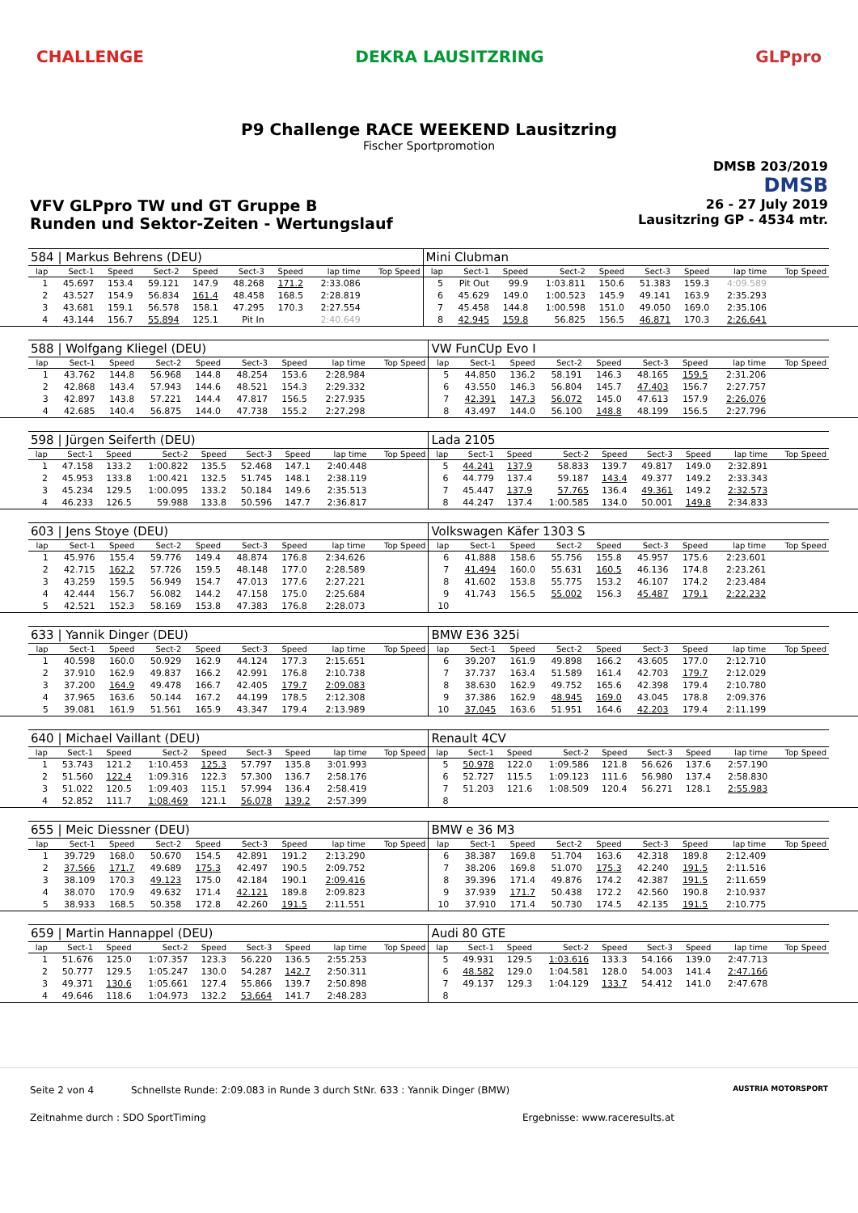CHALLENGE DEKRA LAUSITZRING GLPpro
P9 Challenge RACE WEEKEND Lausitzring
Fischer Sportpromotion
DMSB 203/2019
DMSB
VFV GLPpro TW und GT Gruppe B
Runden und Sektor-Zeiten - Wertungslauf
26 - 27 July 2019
Lausitzring GP - 4534 mtr.
| 584 / Markus Behrens (DEU) | | | | | | | | | Mini Clubman | | | | | | | | |
| lap | Sect-1 | Speed | Sect-2 | Speed | Sect-3 | Speed | lap time | Top Speed | lap | Sect-1 | Speed | Sect-2 | Speed | Sect-3 | Speed | lap time | Top Speed |
| 1 | 45.697 | 153.4 | 59.121 | 147.9 | 48.268 | 171.2 | 2:33.086 | | 5 | Pit Out | 99.9 | 1:03.811 | 150.6 | 51.383 | 159.3 | 4:09.589 | |
| 2 | 43.527 | 154.9 | 56.834 | 161.4 | 48.458 | 168.5 | 2:28.819 | | 6 | 45.629 | 149.0 | 1:00.523 | 145.9 | 49.141 | 163.9 | 2:35.293 | |
| 3 | 43.681 | 159.1 | 56.578 | 158.1 | 47.295 | 170.3 | 2:27.554 | | 7 | 45.458 | 144.8 | 1:00.598 | 151.0 | 49.050 | 169.0 | 2:35.106 | |
| 4 | 43.144 | 156.7 | 55.894 | 125.1 | Pit In | | 2:40.649 | | 8 | 42.945 | 159.8 | 56.825 | 156.5 | 46.871 | 170.3 | 2:26.641 | |
| 588 / Wolfgang Kliegel (DEU) | | | | | | | | | VW FunCUp Evo I | | | | | | | | |
| lap | Sect-1 | Speed | Sect-2 | Speed | Sect-3 | Speed | lap time | Top Speed | lap | Sect-1 | Speed | Sect-2 | Speed | Sect-3 | Speed | lap time | Top Speed |
| 1 | 43.762 | 144.8 | 56.968 | 144.8 | 48.254 | 153.6 | 2:28.984 | | 5 | 44.850 | 136.2 | 58.191 | 146.3 | 48.165 | 159.5 | 2:31.206 | |
| 2 | 42.868 | 143.4 | 57.943 | 144.6 | 48.521 | 154.3 | 2:29.332 | | 6 | 43.550 | 146.3 | 56.804 | 145.7 | 47.403 | 156.7 | 2:27.757 | |
| 3 | 42.897 | 143.8 | 57.221 | 144.4 | 47.817 | 156.5 | 2:27.935 | | 7 | 42.391 | 147.3 | 56.072 | 145.0 | 47.613 | 157.9 | 2:26.076 | |
| 4 | 42.685 | 140.4 | 56.875 | 144.0 | 47.738 | 155.2 | 2:27.298 | | 8 | 43.497 | 144.0 | 56.100 | 148.8 | 48.199 | 156.5 | 2:27.796 | |
| 598 / Jürgen Seiferth (DEU) | | | | | | | | | Lada 2105 | | | | | | | | |
| lap | Sect-1 | Speed | Sect-2 | Speed | Sect-3 | Speed | lap time | Top Speed | lap | Sect-1 | Speed | Sect-2 | Speed | Sect-3 | Speed | lap time | Top Speed |
| 1 | 47.158 | 133.2 | 1:00.822 | 135.5 | 52.468 | 147.1 | 2:40.448 | | 5 | 44.241 | 137.9 | 58.833 | 139.7 | 49.817 | 149.0 | 2:32.891 | |
| 2 | 45.953 | 133.8 | 1:00.421 | 132.5 | 51.745 | 148.1 | 2:38.119 | | 6 | 44.779 | 137.4 | 59.187 | 143.4 | 49.377 | 149.2 | 2:33.343 | |
| 3 | 45.234 | 129.5 | 1:00.095 | 133.2 | 50.184 | 149.6 | 2:35.513 | | 7 | 45.447 | 137.9 | 57.765 | 136.4 | 49.361 | 149.2 | 2:32.573 | |
| 4 | 46.233 | 126.5 | 59.988 | 133.8 | 50.596 | 147.7 | 2:36.817 | | 8 | 44.247 | 137.4 | 1:00.585 | 134.0 | 50.001 | 149.8 | 2:34.833 | |
| 603 / Jens Stoye (DEU) | | | | | | | | | Volkswagen Käfer 1303 S | | | | | | | | |
| lap | Sect-1 | Speed | Sect-2 | Speed | Sect-3 | Speed | lap time | Top Speed | lap | Sect-1 | Speed | Sect-2 | Speed | Sect-3 | Speed | lap time | Top Speed |
| 1 | 45.976 | 155.4 | 59.776 | 149.4 | 48.874 | 176.8 | 2:34.626 | | 6 | 41.888 | 158.6 | 55.756 | 155.8 | 45.957 | 175.6 | 2:23.601 | |
| 2 | 42.715 | 162.2 | 57.726 | 159.5 | 48.148 | 177.0 | 2:28.589 | | 7 | 41.494 | 160.0 | 55.631 | 160.5 | 46.136 | 174.8 | 2:23.261 | |
| 3 | 43.259 | 159.5 | 56.949 | 154.7 | 47.013 | 177.6 | 2:27.221 | | 8 | 41.602 | 153.8 | 55.775 | 153.2 | 46.107 | 174.2 | 2:23.484 | |
| 4 | 42.444 | 156.7 | 56.082 | 144.2 | 47.158 | 175.0 | 2:25.684 | | 9 | 41.743 | 156.5 | 55.002 | 156.3 | 45.487 | 179.1 | 2:22.232 | |
| 5 | 42.521 | 152.3 | 58.169 | 153.8 | 47.383 | 176.8 | 2:28.073 | | 10 | | | | | | | | |
| 633 / Yannik Dinger (DEU) | | | | | | | | | BMW E36 325i | | | | | | | | |
| lap | Sect-1 | Speed | Sect-2 | Speed | Sect-3 | Speed | lap time | Top Speed | lap | Sect-1 | Speed | Sect-2 | Speed | Sect-3 | Speed | lap time | Top Speed |
| 1 | 40.598 | 160.0 | 50.929 | 162.9 | 44.124 | 177.3 | 2:15.651 | | 6 | 39.207 | 161.9 | 49.898 | 166.2 | 43.605 | 177.0 | 2:12.710 | |
| 2 | 37.910 | 162.9 | 49.837 | 166.2 | 42.991 | 176.8 | 2:10.738 | | 7 | 37.737 | 163.4 | 51.589 | 161.4 | 42.703 | 179.7 | 2:12.029 | |
| 3 | 37.200 | 164.9 | 49.478 | 166.7 | 42.405 | 179.7 | 2:09.083 | | 8 | 38.630 | 162.9 | 49.752 | 165.6 | 42.398 | 179.4 | 2:10.780 | |
| 4 | 37.965 | 163.6 | 50.144 | 167.2 | 44.199 | 178.5 | 2:12.308 | | 9 | 37.386 | 162.9 | 48.945 | 169.0 | 43.045 | 178.8 | 2:09.376 | |
| 5 | 39.081 | 161.9 | 51.561 | 165.9 | 43.347 | 179.4 | 2:13.989 | | 10 | 37.045 | 163.6 | 51.951 | 164.6 | 42.203 | 179.4 | 2:11.199 | |
| 640 / Michael Vaillant (DEU) | | | | | | | | | Renault 4CV | | | | | | | | |
| lap | Sect-1 | Speed | Sect-2 | Speed | Sect-3 | Speed | lap time | Top Speed | lap | Sect-1 | Speed | Sect-2 | Speed | Sect-3 | Speed | lap time | Top Speed |
| 1 | 53.743 | 121.2 | 1:10.453 | 125.3 | 57.797 | 135.8 | 3:01.993 | | 5 | 50.978 | 122.0 | 1:09.586 | 121.8 | 56.626 | 137.6 | 2:57.190 | |
| 2 | 51.560 | 122.4 | 1:09.316 | 122.3 | 57.300 | 136.7 | 2:58.176 | | 6 | 52.727 | 115.5 | 1:09.123 | 111.6 | 56.980 | 137.4 | 2:58.830 | |
| 3 | 51.022 | 120.5 | 1:09.403 | 115.1 | 57.994 | 136.4 | 2:58.419 | | 7 | 51.203 | 121.6 | 1:08.509 | 120.4 | 56.271 | 128.1 | 2:55.983 | |
| 4 | 52.852 | 111.7 | 1:08.469 | 121.1 | 56.078 | 139.2 | 2:57.399 | | 8 | | | | | | | | |
| 655 / Meic Diessner (DEU) | | | | | | | | | BMW e 36 M3 | | | | | | | | |
| lap | Sect-1 | Speed | Sect-2 | Speed | Sect-3 | Speed | lap time | Top Speed | lap | Sect-1 | Speed | Sect-2 | Speed | Sect-3 | Speed | lap time | Top Speed |
| 1 | 39.729 | 168.0 | 50.670 | 154.5 | 42.891 | 191.2 | 2:13.290 | | 6 | 38.387 | 169.8 | 51.704 | 163.6 | 42.318 | 189.8 | 2:12.409 | |
| 2 | 37.566 | 171.7 | 49.689 | 175.3 | 42.497 | 190.5 | 2:09.752 | | 7 | 38.206 | 169.8 | 51.070 | 175.3 | 42.240 | 191.5 | 2:11.516 | |
| 3 | 38.109 | 170.3 | 49.123 | 175.0 | 42.184 | 190.1 | 2:09.416 | | 8 | 39.396 | 171.4 | 49.876 | 174.2 | 42.387 | 191.5 | 2:11.659 | |
| 4 | 38.070 | 170.9 | 49.632 | 171.4 | 42.121 | 189.8 | 2:09.823 | | 9 | 37.939 | 171.7 | 50.438 | 172.2 | 42.560 | 190.8 | 2:10.937 | |
| 5 | 38.933 | 168.5 | 50.358 | 172.8 | 42.260 | 191.5 | 2:11.551 | | 10 | 37.910 | 171.4 | 50.730 | 174.5 | 42.135 | 191.5 | 2:10.775 | |
| 659 / Martin Hannappel (DEU) | | | | | | | | | Audi 80 GTE | | | | | | | | |
| lap | Sect-1 | Speed | Sect-2 | Speed | Sect-3 | Speed | lap time | Top Speed | lap | Sect-1 | Speed | Sect-2 | Speed | Sect-3 | Speed | lap time | Top Speed |
| 1 | 51.676 | 125.0 | 1:07.357 | 123.3 | 56.220 | 136.5 | 2:55.253 | | 5 | 49.931 | 129.5 | 1:03.616 | 133.3 | 54.166 | 139.0 | 2:47.713 | |
| 2 | 50.777 | 129.5 | 1:05.247 | 130.0 | 54.287 | 142.7 | 2:50.311 | | 6 | 48.582 | 129.0 | 1:04.581 | 128.0 | 54.003 | 141.4 | 2:47.166 | |
| 3 | 49.371 | 130.6 | 1:05.661 | 127.4 | 55.866 | 139.7 | 2:50.898 | | 7 | 49.137 | 129.3 | 1:04.129 | 133.7 | 54.412 | 141.0 | 2:47.678 | |
| 4 | 49.646 | 118.6 | 1:04.973 | 132.2 | 53.664 | 141.7 | 2:48.283 | | 8 | | | | | | | | |
Seite 2 von 4 Schnellste Runde: 2:09.083 in Runde 3 durch StNr. 633 : Yannik Dinger (BMW)
AUSTRIA MOTORSPORT
Zeitnahme durch : SDO SportTiming
Ergebnisse: www.raceresults.at